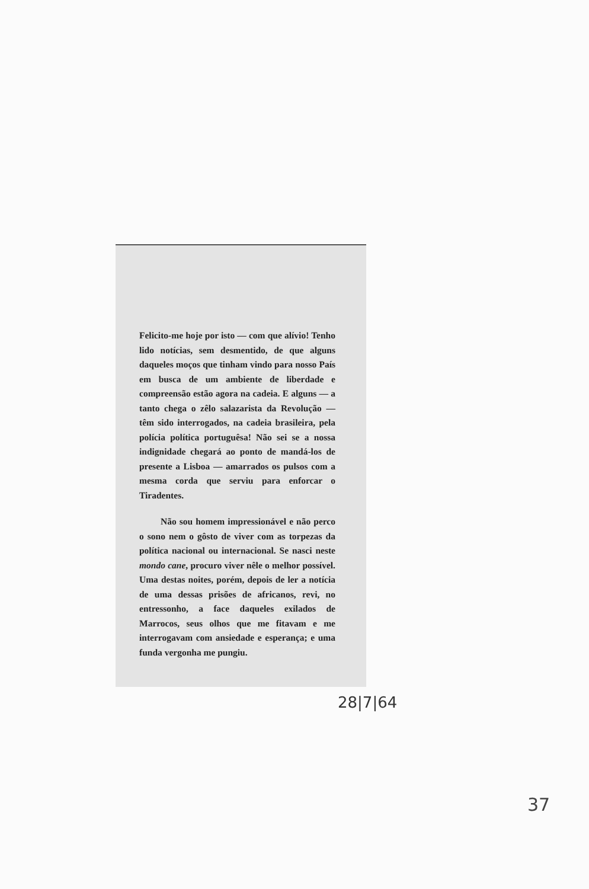Felicito-me hoje por isto — com que alívio! Tenho lido notícias, sem desmentido, de que alguns daqueles moços que tinham vindo para nosso País em busca de um ambiente de liberdade e compreensão estão agora na cadeia. E alguns — a tanto chega o zêlo salazarista da Revolução — têm sido interrogados, na cadeia brasileira, pela polícia política portuguêsa! Não sei se a nossa indignidade chegará ao ponto de mandá-los de presente a Lisboa — amarrados os pulsos com a mesma corda que serviu para enforcar o Tiradentes.
Não sou homem impressionável e não perco o sono nem o gôsto de viver com as torpezas da política nacional ou internacional. Se nasci neste mondo cane, procuro viver nêle o melhor possível. Uma destas noites, porém, depois de ler a notícia de uma dessas prisões de africanos, revi, no entressonho, a face daqueles exilados de Marrocos, seus olhos que me fitavam e me interrogavam com ansiedade e esperança; e uma funda vergonha me pungiu.
28|7|64
37